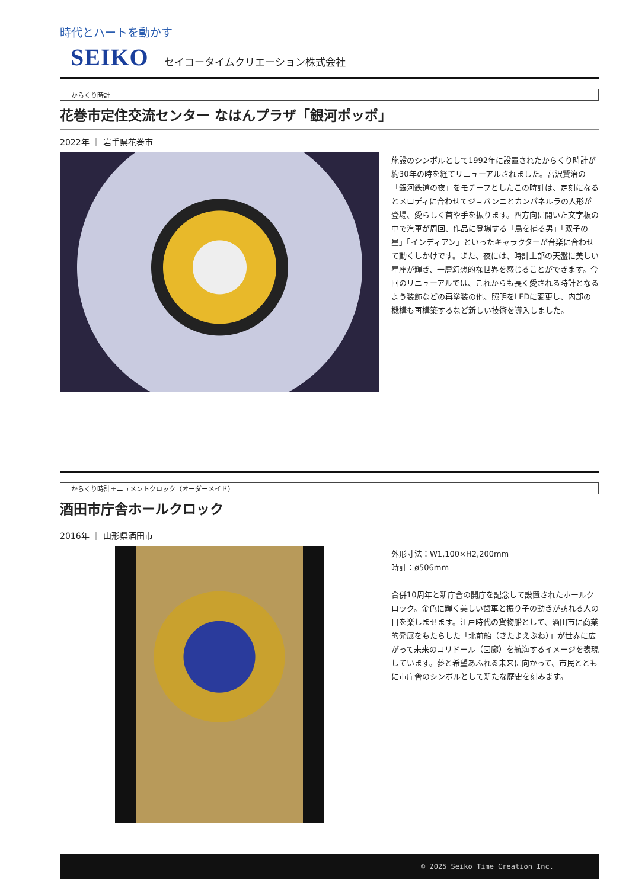時代とハートを動かす
SEIKO セイコータイムクリエーション株式会社
からくり時計
花巻市定住交流センター なはんプラザ「銀河ポッポ」
2022年 ｜ 岩手県花巻市
施設のシンボルとして1992年に設置されたからくり時計が約30年の時を経てリニューアルされました。宮沢賢治の「銀河鉄道の夜」をモチーフとしたこの時計は、定刻になるとメロディに合わせてジョバンニとカンパネルラの人形が登場、愛らしく首や手を振ります。四方向に開いた文字板の中で汽車が周回、作品に登場する「鳥を捕る男」「双子の星」「インディアン」といったキャラクターが音楽に合わせて動くしかけです。また、夜には、時計上部の天盤に美しい星座が輝き、一層幻想的な世界を感じることができます。今回のリニューアルでは、これからも長く愛される時計となるよう装飾などの再塗装の他、照明をLEDに変更し、内部の機構も再構築するなど新しい技術を導入しました。
からくり時計モニュメントクロック（オーダーメイド）
酒田市庁舎ホールクロック
2016年 ｜ 山形県酒田市
外形寸法：W1,100×H2,200mm
時計：ø506mm
合併10周年と新庁舎の開庁を記念して設置されたホールクロック。金色に輝く美しい歯車と振り子の動きが訪れる人の目を楽しませます。江戸時代の貨物船として、酒田市に商業的発展をもたらした「北前船（きたまえぶね）」が世界に広がって未来のコリドール（回廊）を航海するイメージを表現しています。夢と希望あふれる未来に向かって、市民とともに市庁舎のシンボルとして新たな歴史を刻みます。
© 2025 Seiko Time Creation Inc.